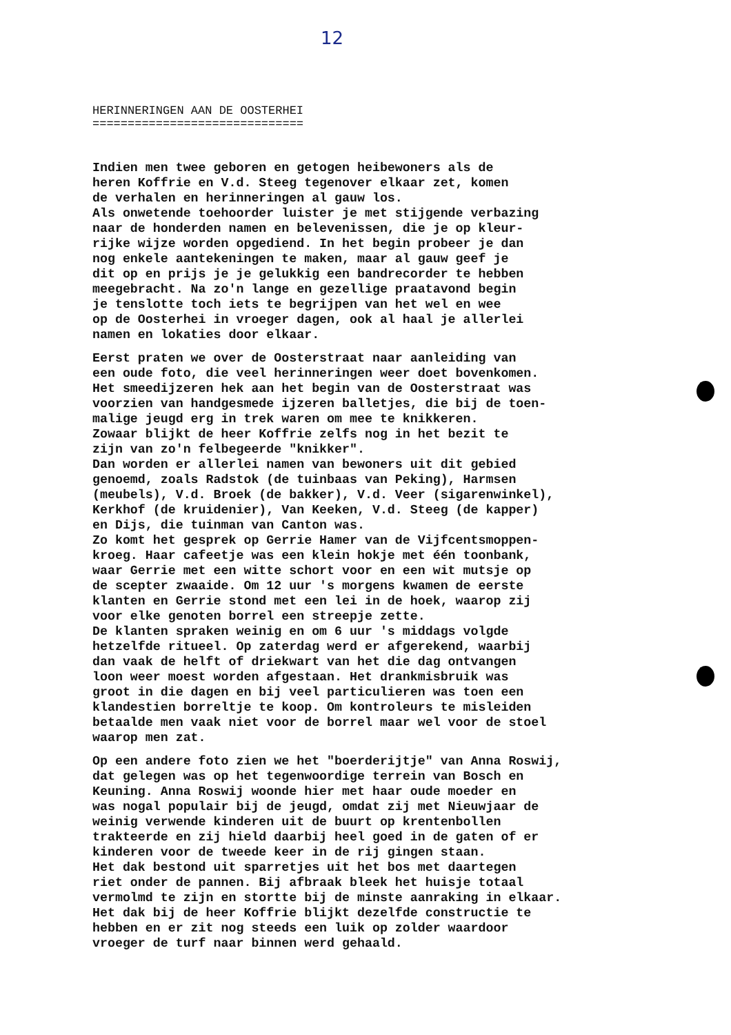12
HERINNERINGEN AAN DE OOSTERHEI
==============================
Indien men twee geboren en getogen heibewoners als de heren Koffrie en V.d. Steeg tegenover elkaar zet, komen de verhalen en herinneringen al gauw los. Als onwetende toehoorder luister je met stijgende verbazing naar de honderden namen en belevenissen, die je op kleur- rijke wijze worden opgediend. In het begin probeer je dan nog enkele aantekeningen te maken, maar al gauw geef je dit op en prijs je je gelukkig een bandrecorder te hebben meegebracht. Na zo'n lange en gezellige praatavond begin je tenslotte toch iets te begrijpen van het wel en wee op de Oosterhei in vroeger dagen, ook al haal je allerlei namen en lokaties door elkaar.
Eerst praten we over de Oosterstraat naar aanleiding van een oude foto, die veel herinneringen weer doet bovenkomen. Het smeedijzeren hek aan het begin van de Oosterstraat was voorzien van handgesmede ijzeren balletjes, die bij de toen- malige jeugd erg in trek waren om mee te knikkeren. Zowaar blijkt de heer Koffrie zelfs nog in het bezit te zijn van zo'n felbegeerde "knikker". Dan worden er allerlei namen van bewoners uit dit gebied genoemd, zoals Radstok (de tuinbaas van Peking), Harmsen (meubels), V.d. Broek (de bakker), V.d. Veer (sigarenwinkel), Kerkhof (de kruidenier), Van Keeken, V.d. Steeg (de kapper) en Dijs, die tuinman van Canton was. Zo komt het gesprek op Gerrie Hamer van de Vijfcentsmoppen- kroeg. Haar cafeetje was een klein hokje met één toonbank, waar Gerrie met een witte schort voor en een wit mutsje op de scepter zwaaide. Om 12 uur 's morgens kwamen de eerste klanten en Gerrie stond met een lei in de hoek, waarop zij voor elke genoten borrel een streepje zette. De klanten spraken weinig en om 6 uur 's middags volgde hetzelfde ritueel. Op zaterdag werd er afgerekend, waarbij dan vaak de helft of driekwart van het die dag ontvangen loon weer moest worden afgestaan. Het drankmisbruik was groot in die dagen en bij veel particulieren was toen een klandestien borreltje te koop. Om kontroleurs te misleiden betaalde men vaak niet voor de borrel maar wel voor de stoel waarop men zat.
Op een andere foto zien we het "boerderijtje" van Anna Roswij, dat gelegen was op het tegenwoordige terrein van Bosch en Keuning. Anna Roswij woonde hier met haar oude moeder en was nogal populair bij de jeugd, omdat zij met Nieuwjaar de weinig verwende kinderen uit de buurt op krentenbollen trakteerde en zij hield daarbij heel goed in de gaten of er kinderen voor de tweede keer in de rij gingen staan. Het dak bestond uit sparretjes uit het bos met daartegen riet onder de pannen. Bij afbraak bleek het huisje totaal vermolmd te zijn en stortte bij de minste aanraking in elkaar. Het dak bij de heer Koffrie blijkt dezelfde constructie te hebben en er zit nog steeds een luik op zolder waardoor vroeger de turf naar binnen werd gehaald.